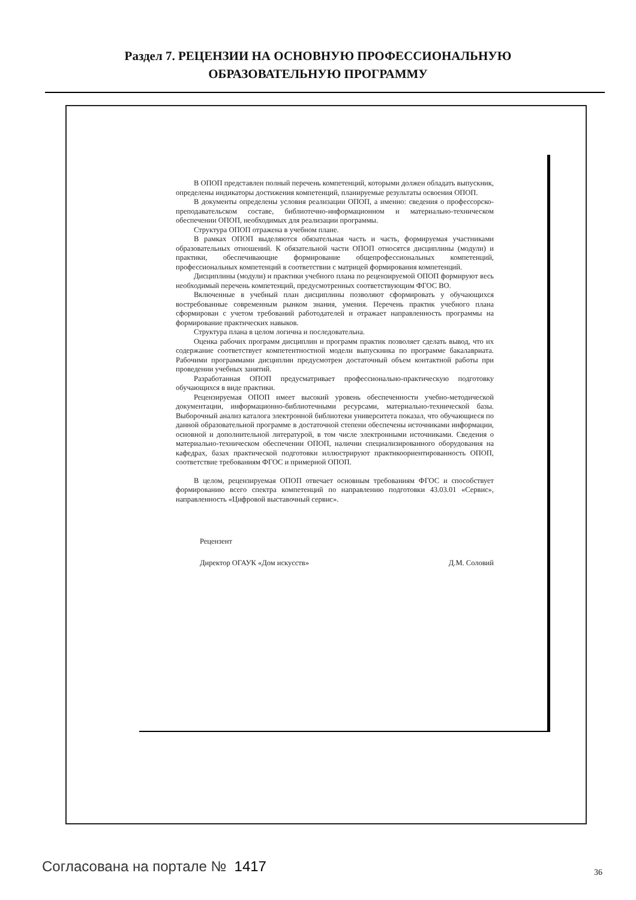Раздел 7. РЕЦЕНЗИИ НА ОСНОВНУЮ ПРОФЕССИОНАЛЬНУЮ
ОБРАЗОВАТЕЛЬНУЮ ПРОГРАММУ
В ОПОП представлен полный перечень компетенций, которыми должен обладать выпускник, определены индикаторы достижения компетенций, планируемые результаты освоения ОПОП.
В документы определены условия реализации ОПОП, а именно: сведения о профессорско-преподавательском составе, библиотечно-информационном и материально-техническом обеспечении ОПОП, необходимых для реализации программы.
Структура ОПОП отражена в учебном плане.
В рамках ОПОП выделяются обязательная часть и часть, формируемая участниками образовательных отношений. К обязательной части ОПОП относятся дисциплины (модули) и практики, обеспечивающие формирование общепрофессиональных компетенций, профессиональных компетенций в соответствии с матрицей формирования компетенций.
Дисциплины (модули) и практики учебного плана по рецензируемой ОПОП формируют весь необходимый перечень компетенций, предусмотренных соответствующим ФГОС ВО.
Включенные в учебный план дисциплины позволяют сформировать у обучающихся востребованные современным рынком знания, умения. Перечень практик учебного плана сформирован с учетом требований работодателей и отражает направленность программы на формирование практических навыков.
Структура плана в целом логична и последовательна.
Оценка рабочих программ дисциплин и программ практик позволяет сделать вывод, что их содержание соответствует компетентностной модели выпускника по программе бакалавриата. Рабочими программами дисциплин предусмотрен достаточный объем контактной работы при проведении учебных занятий.
Разработанная ОПОП предусматривает профессионально-практическую подготовку обучающихся в виде практики.
Рецензируемая ОПОП имеет высокий уровень обеспеченности учебно-методической документации, информационно-библиотечными ресурсами, материально-технической базы. Выборочный анализ каталога электронной библиотеки университета показал, что обучающиеся по данной образовательной программе в достаточной степени обеспечены источниками информации, основной и дополнительной литературой, в том числе электронными источниками. Сведения о материально-техническом обеспечении ОПОП, наличии специализированного оборудования на кафедрах, базах практической подготовки иллюстрируют практикоориентированность ОПОП, соответствие требованиям ФГОС и примерной ОПОП.
В целом, рецензируемая ОПОП отвечает основным требованиям ФГОС и способствует формированию всего спектра компетенций по направлению подготовки 43.03.01 «Сервис», направленность «Цифровой выставочный сервис».
Рецензент
Директор ОГАУК «Дом искусств» Д.М. Соловий
Согласована на портале № 1417 36